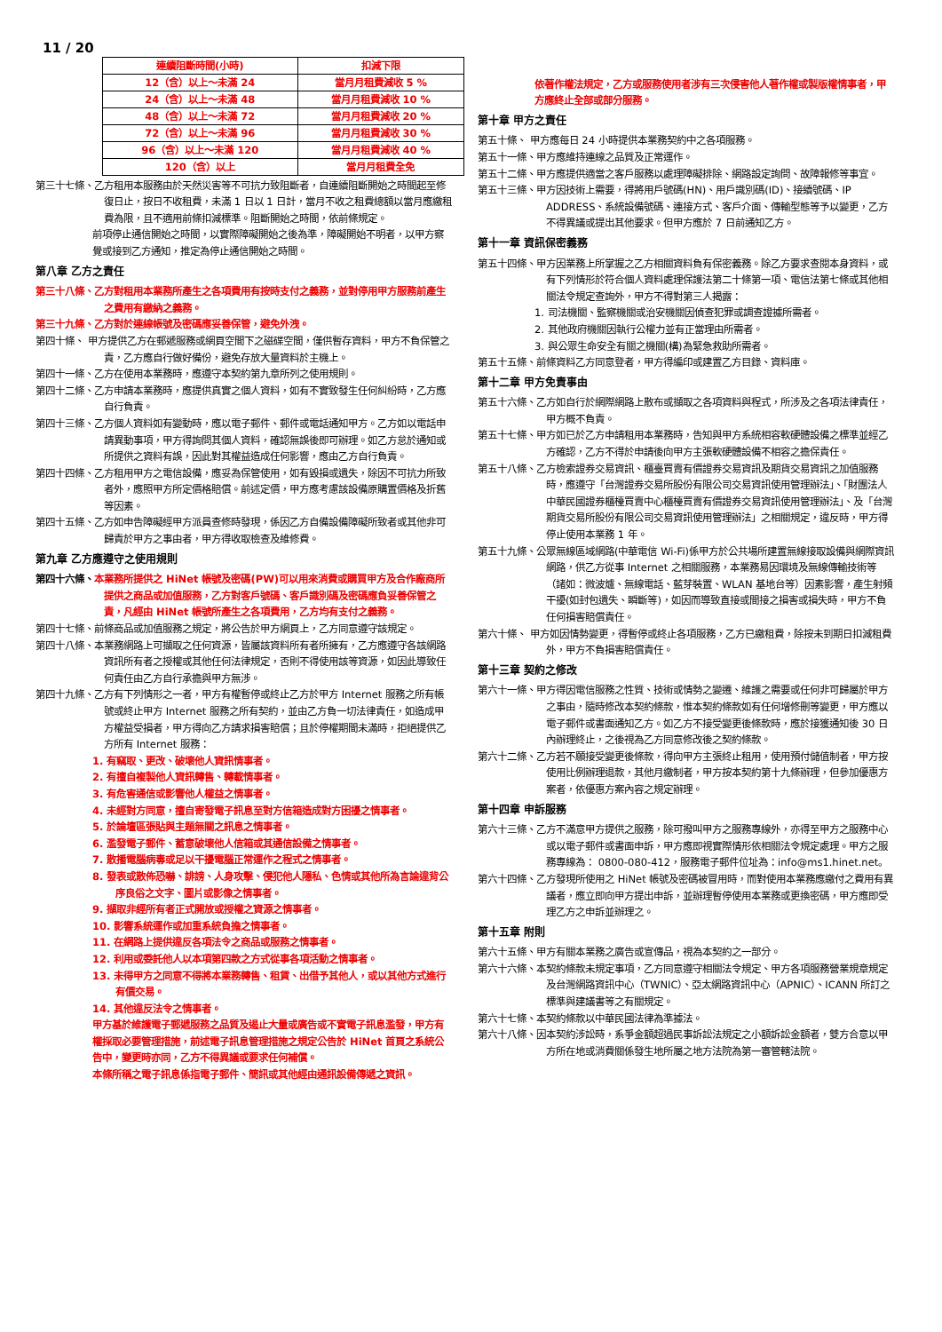11 / 20
| 連續阻斷時間(小時) | 扣減下限 |
| --- | --- |
| 12（含）以上～未滿 24 | 當月月租費減收 5 % |
| 24（含）以上～未滿 48 | 當月月租費減收 10 % |
| 48（含）以上～未滿 72 | 當月月租費減收 20 % |
| 72（含）以上～未滿 96 | 當月月租費減收 30 % |
| 96（含）以上～未滿 120 | 當月月租費減收 40 % |
| 120（含）以上 | 當月月租費全免 |
第三十七條、乙方租用本服務由於天然災害等不可抗力致阻斷者，自連續阻斷開始之時間起至修復日止，按日不收租費，未滿 1 日以 1 日計，當月不收之租費總額以當月應繳租費為限，且不適用前條扣減標準。阻斷開始之時間，依前條規定。
前項停止通信開始之時間，以實際障礙開始之後為準，障礙開始不明者，以甲方察覺或接到乙方通知，推定為停止通信開始之時間。
第八章 乙方之責任
第三十八條、乙方對租用本業務所產生之各項費用有按時支付之義務，並對停用甲方服務前產生之費用有繳納之義務。
第三十九條、乙方對於連線帳號及密碼應妥善保管，避免外洩。
第四十條、 甲方提供乙方在郵遞服務或網頁空間下之磁碟空間，僅供暫存資料，甲方不負保管之責，乙方應自行做好備份，避免存放大量資料於主機上。
第四十一條、乙方在使用本業務時，應遵守本契約第九章所列之使用規則。
第四十二條、乙方申請本業務時，應提供真實之個人資料，如有不實致發生任何糾紛時，乙方應自行負責。
第四十三條、乙方個人資料如有變動時，應以電子郵件、郵件或電話通知甲方。乙方如以電話申請異動事項，甲方得詢問其個人資料，確認無誤後即可辦理。如乙方怠於通知或所提供之資料有誤，因此對其權益造成任何影響，應由乙方自行負責。
第四十四條、乙方租用甲方之電信設備，應妥為保管使用，如有毀損或遺失，除因不可抗力所致者外，應照甲方所定價格賠償。前述定價，甲方應考慮該設備原購置價格及折舊等因素。
第四十五條、乙方如申告障礙經甲方派員查修時發現，係因乙方自備設備障礙所致者或其他非可歸責於甲方之事由者，甲方得收取檢查及維修費。
第九章 乙方應遵守之使用規則
第四十六條、本業務所提供之 HiNet 帳號及密碼(PW)可以用來消費或購買甲方及合作廠商所提供之商品或加值服務，乙方對客戶號碼、客戶識別碼及密碼應負妥善保管之責，凡經由 HiNet 帳號所產生之各項費用，乙方均有支付之義務。
第四十七條、前條商品或加值服務之規定，將公告於甲方網頁上，乙方同意遵守該規定。
第四十八條、本業務網路上可擷取之任何資源，皆屬該資料所有者所擁有，乙方應遵守各該網路資訊所有者之授權或其他任何法律規定，否則不得使用該等資源，如因此導致任何責任由乙方自行承擔與甲方無涉。
第四十九條、乙方有下列情形之一者，甲方有權暫停或終止乙方於甲方 Internet 服務之所有帳號或終止甲方 Internet 服務之所有契約，並由乙方負一切法律責任，如造成甲方權益受損者，甲方得向乙方請求損害賠償；且於停權期間未滿時，拒絕提供乙方所有 Internet 服務：
1. 有竊取、更改、破壞他人資訊情事者。
2. 有擅自複製他人資訊轉售、轉載情事者。
3. 有危害通信或影響他人權益之情事者。
4. 未經對方同意，擅自寄發電子訊息至對方信箱造成對方困擾之情事者。
5. 於論壇區張貼與主題無關之訊息之情事者。
6. 濫發電子郵件、蓄意破壞他人信箱或其通信設備之情事者。
7. 散播電腦病毒或足以干擾電腦正常運作之程式之情事者。
8. 發表或散佈恐嚇、誹謗、人身攻擊、侵犯他人隱私、色情或其他所為言論違背公序良俗之文字、圖片或影像之情事者。
9. 擷取非經所有者正式開放或授權之資源之情事者。
10. 影響系統運作或加重系統負擔之情事者。
11. 在網路上提供違反各項法令之商品或服務之情事者。
12. 利用或委託他人以本項第四款之方式從事各項活動之情事者。
13. 未得甲方之同意不得將本業務轉售、租賃、出借予其他人，或以其他方式進行有價交易。
14. 其他違反法令之情事者。
甲方基於維護電子郵遞服務之品質及遏止大量或廣告或不實電子訊息濫發，甲方有權採取必要管理措施，前述電子訊息管理措施之規定公告於 HiNet 首頁之系統公告中，變更時亦同，乙方不得異議或要求任何補償。
本條所稱之電子訊息係指電子郵件、簡訊或其他經由通訊設備傳遞之資訊。
依著作權法規定，乙方或服務使用者涉有三次侵害他人著作權或製版權情事者，甲方應終止全部或部分服務。
第十章 甲方之責任
第五十條、 甲方應每日 24 小時提供本業務契約中之各項服務。
第五十一條、甲方應維持連線之品質及正常運作。
第五十二條、甲方應提供適當之客戶服務以處理障礙排除、網路設定詢問、故障報修等事宜。
第五十三條、甲方因技術上需要，得將用戶號碼(HN)、用戶識別碼(ID)、接續號碼、IP ADDRESS、系統設備號碼、連接方式、客戶介面、傳輸型態等予以變更，乙方不得異議或提出其他要求。但甲方應於 7 日前通知乙方。
第十一章 資訊保密義務
第五十四條、甲方因業務上所掌握之乙方相關資料負有保密義務。除乙方要求查閱本身資料，或有下列情形於符合個人資料處理保護法第二十條第一項、電信法第七條或其他相關法令規定查詢外，甲方不得對第三人揭露：
1. 司法機關、監察機關或治安機關因偵查犯罪或調查證據所需者。
2. 其他政府機關因執行公權力並有正當理由所需者。
3. 與公眾生命安全有關之機關(構)為緊急救助所需者。
第五十五條、前條資料乙方同意登者，甲方得編印或建置乙方目錄、資料庫。
第十二章 甲方免責事由
第五十六條、乙方如自行於網際網路上散布或擷取之各項資料與程式，所涉及之各項法律責任，甲方概不負責。
第五十七條、甲方如已於乙方申請租用本業務時，告知與甲方系統相容軟硬體設備之標準並經乙方確認，乙方不得於申請後向甲方主張軟硬體設備不相容之擔保責任。
第五十八條、乙方檢索證券交易資訊、櫃臺買賣有價證券交易資訊及期貨交易資訊之加值服務時，應遵守「台灣證券交易所股份有限公司交易資訊使用管理辦法」、「財團法人中華民國證券櫃檯買賣中心櫃檯買賣有價證券交易資訊使用管理辦法」、及「台灣期貨交易所股份有限公司交易資訊使用管理辦法」之相關規定，違反時，甲方得停止使用本業務 1 年。
第五十九條、公眾無線區域網路(中華電信 Wi-Fi)係甲方於公共場所建置無線接取設備與網際資訊網路，供乙方從事 Internet 之相關服務，本業務易因環境及無線傳輸技術等（諸如：微波爐、無線電話、藍芽裝置、WLAN 基地台等）因素影響，產生射頻干擾(如封包遺失、瞬斷等)，如因而導致直接或間接之損害或損失時，甲方不負任何損害賠償責任。
第六十條、 甲方如因情勢變更，得暫停或終止各項服務，乙方已繳租費，除按未到期日扣減租費外，甲方不負損害賠償責任。
第十三章 契約之修改
第六十一條、甲方得因電信服務之性質、技術或情勢之變遷、維護之需要或任何非可歸屬於甲方之事由，隨時修改本契約條款，惟本契約條款如有任何增修刪等變更，甲方應以電子郵件或書面通知乙方。如乙方不接受變更後條款時，應於接獲通知後 30 日內辦理終止，之後視為乙方同意修改後之契約條款。
第六十二條、乙方若不願接受變更後條款，得向甲方主張終止租用，使用預付儲值制者，甲方按使用比例辦理退款，其他月繳制者，甲方按本契約第十九條辦理，但參加優惠方案者，依優惠方案內容之規定辦理。
第十四章 申訴服務
第六十三條、乙方不滿意甲方提供之服務，除可撥叫甲方之服務專線外，亦得至甲方之服務中心或以電子郵件或書面申訴，甲方應即視實際情形依相關法令規定處理。甲方之服務專線為： 0800-080-412，服務電子郵件位址為：info@ms1.hinet.net。
第六十四條、乙方發現所使用之 HiNet 帳號及密碼被冒用時，而對使用本業務應繳付之費用有異議者，應立即向甲方提出申訴，並辦理暫停使用本業務或更換密碼，甲方應即受理乙方之申訴並辦理之。
第十五章 附則
第六十五條、甲方有關本業務之廣告或宣傳品，視為本契約之一部分。
第六十六條、本契約條款未規定事項，乙方同意遵守相關法令規定、甲方各項服務營業規章規定及台灣網路資訊中心（TWNIC）、亞太網路資訊中心（APNIC）、ICANN 所訂之標準與建議書等之有關規定。
第六十七條、本契約條款以中華民國法律為準據法。
第六十八條、因本契約涉訟時，系爭金額超過民事訴訟法規定之小額訴訟金額者，雙方合意以甲方所在地或消費關係發生地所屬之地方法院為第一審管轄法院。